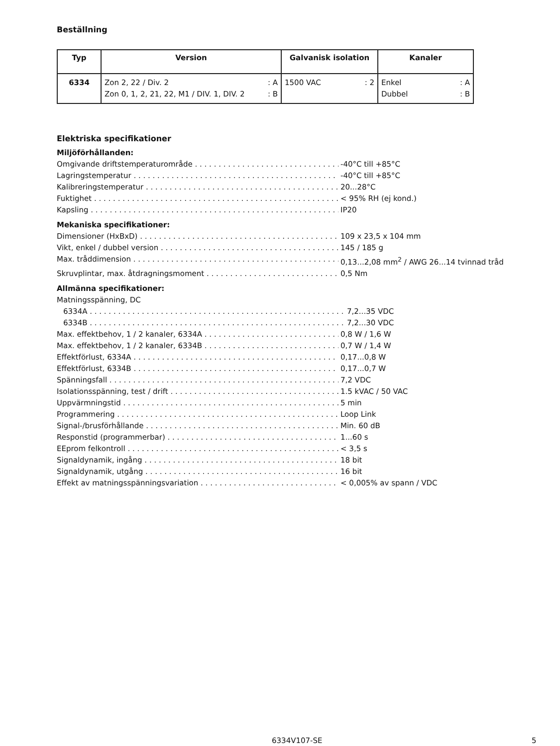Beställning
| Typ | Version | Galvanisk isolation | Kanaler |
| --- | --- | --- | --- |
| 6334 | Zon 2, 22 / Div. 2 : A Zon 0, 1, 2, 21, 22, M1 / DIV. 1, DIV. 2 : B | 1500 VAC : 2 | Enkel : A Dubbel : B |
Elektriska specifikationer
Miljöförhållanden:
Omgivande driftstemperaturområde -40°C till +85°C
Lagringstemperatur -40°C till +85°C
Kalibreringstemperatur 20...28°C
Fuktighet < 95% RH (ej kond.)
Kapsling IP20
Mekaniska specifikationer:
Dimensioner (HxBxD) 109 x 23,5 x 104 mm
Vikt, enkel / dubbel version 145 / 185 g
Max. tråddimension 0,13...2,08 mm<sup>2</sup> / AWG 26...14 tvinnad tråd
Skruvplintar, max. åtdragningsmoment 0,5 Nm
Allmänna specifikationer:
Matningsspänning, DC
6334A 7,2...35 VDC
6334B 7,2...30 VDC
Max. effektbehov, 1 / 2 kanaler, 6334A 0,8 W / 1,6 W
Max. effektbehov, 1 / 2 kanaler, 6334B 0,7 W / 1,4 W
Effektförlust, 6334A 0,17...0,8 W
Effektförlust, 6334B 0,17...0,7 W
Spänningsfall 7,2 VDC
Isolationsspänning, test / drift 1.5 kVAC / 50 VAC
Uppvärmningstid 5 min
Programmering Loop Link
Signal-/brusförhållande Min. 60 dB
Responstid (programmerbar) 1...60 s
EEprom felkontroll < 3,5 s
Signaldynamik, ingång 18 bit
Signaldynamik, utgång 16 bit
Effekt av matningsspänningsvariation < 0,005% av spann / VDC
6334V107-SE 5